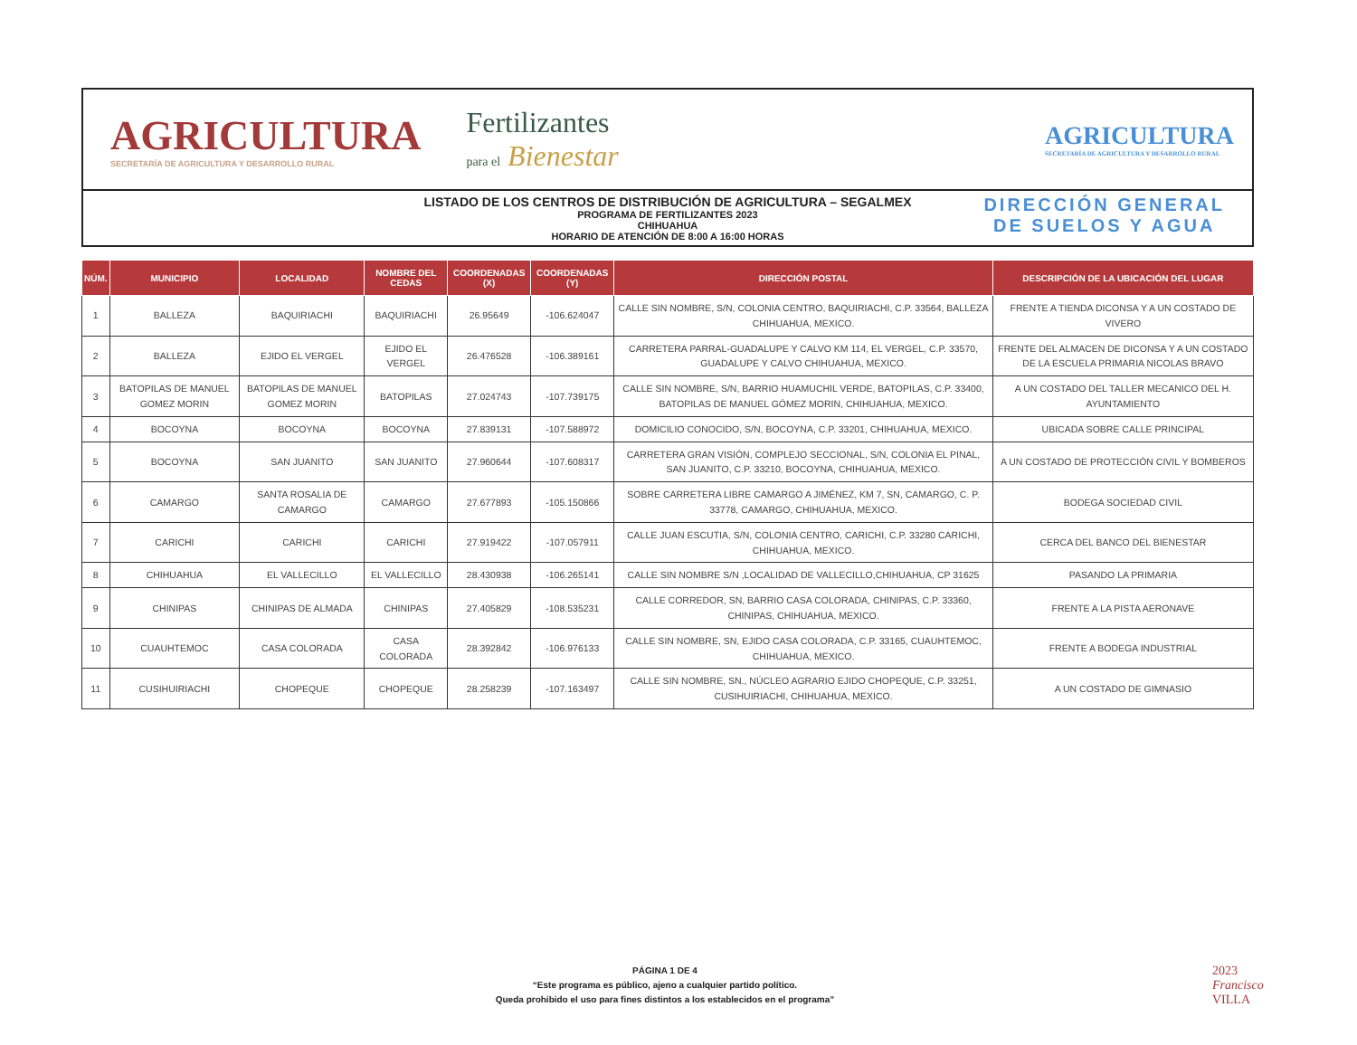AGRICULTURA
SECRETARÍA DE AGRICULTURA Y DESARROLLO RURAL
Fertilizantes
para el Bienestar
AGRICULTURA
SECRETARÍA DE AGRICULTURA Y DESARROLLO RURAL
LISTADO DE LOS CENTROS DE DISTRIBUCIÓN DE AGRICULTURA – SEGALMEX
PROGRAMA DE FERTILIZANTES 2023
CHIHUAHUA
HORARIO DE ATENCIÓN DE 8:00 A 16:00 HORAS
DIRECCIÓN GENERAL
DE SUELOS Y AGUA
| NÚM. | MUNICIPIO | LOCALIDAD | NOMBRE DEL CEDAS | COORDENADAS (X) | COORDENADAS (Y) | DIRECCIÓN POSTAL | DESCRIPCIÓN DE LA UBICACIÓN DEL LUGAR |
| --- | --- | --- | --- | --- | --- | --- | --- |
| 1 | BALLEZA | BAQUIRIACHI | BAQUIRIACHI | 26.95649 | -106.624047 | CALLE SIN NOMBRE, S/N, COLONIA CENTRO, BAQUIRIACHI, C.P. 33564, BALLEZA CHIHUAHUA, MEXICO. | FRENTE A TIENDA DICONSA Y A UN COSTADO DE VIVERO |
| 2 | BALLEZA | EJIDO EL VERGEL | EJIDO EL VERGEL | 26.476528 | -106.389161 | CARRETERA PARRAL-GUADALUPE Y CALVO KM 114, EL VERGEL, C.P. 33570, GUADALUPE Y CALVO CHIHUAHUA, MEXICO. | FRENTE DEL ALMACEN DE DICONSA Y A UN COSTADO DE LA ESCUELA PRIMARIA NICOLAS BRAVO |
| 3 | BATOPILAS DE MANUEL GOMEZ MORIN | BATOPILAS DE MANUEL GOMEZ MORIN | BATOPILAS | 27.024743 | -107.739175 | CALLE SIN NOMBRE, S/N, BARRIO HUAMUCHIL VERDE, BATOPILAS, C.P. 33400, BATOPILAS DE MANUEL GÓMEZ MORIN, CHIHUAHUA, MEXICO. | A UN COSTADO DEL TALLER MECANICO DEL H. AYUNTAMIENTO |
| 4 | BOCOYNA | BOCOYNA | BOCOYNA | 27.839131 | -107.588972 | DOMICILIO CONOCIDO, S/N, BOCOYNA, C.P. 33201, CHIHUAHUA, MEXICO. | UBICADA SOBRE CALLE PRINCIPAL |
| 5 | BOCOYNA | SAN JUANITO | SAN JUANITO | 27.960644 | -107.608317 | CARRETERA GRAN VISIÓN, COMPLEJO SECCIONAL, S/N, COLONIA EL PINAL, SAN JUANITO, C.P. 33210, BOCOYNA, CHIHUAHUA, MEXICO. | A UN COSTADO DE PROTECCIÓN CIVIL Y BOMBEROS |
| 6 | CAMARGO | SANTA ROSALIA DE CAMARGO | CAMARGO | 27.677893 | -105.150866 | SOBRE CARRETERA LIBRE CAMARGO A JIMÉNEZ, KM 7, SN, CAMARGO, C. P. 33778, CAMARGO, CHIHUAHUA, MEXICO. | BODEGA SOCIEDAD CIVIL |
| 7 | CARICHI | CARICHI | CARICHI | 27.919422 | -107.057911 | CALLE JUAN ESCUTIA, S/N, COLONIA CENTRO, CARICHI, C.P. 33280 CARICHI, CHIHUAHUA, MEXICO. | CERCA DEL BANCO DEL BIENESTAR |
| 8 | CHIHUAHUA | EL VALLECILLO | EL VALLECILLO | 28.430938 | -106.265141 | CALLE SIN NOMBRE S/N ,LOCALIDAD DE VALLECILLO,CHIHUAHUA, CP 31625 | PASANDO LA PRIMARIA |
| 9 | CHINIPAS | CHINIPAS DE ALMADA | CHINIPAS | 27.405829 | -108.535231 | CALLE CORREDOR, SN, BARRIO CASA COLORADA, CHINIPAS, C.P. 33360, CHINIPAS, CHIHUAHUA, MEXICO. | FRENTE A LA PISTA AERONAVE |
| 10 | CUAUHTEMOC | CASA COLORADA | CASA COLORADA | 28.392842 | -106.976133 | CALLE SIN NOMBRE, SN, EJIDO CASA COLORADA, C.P. 33165, CUAUHTEMOC, CHIHUAHUA, MEXICO. | FRENTE A BODEGA INDUSTRIAL |
| 11 | CUSIHUIRIACHI | CHOPEQUE | CHOPEQUE | 28.258239 | -107.163497 | CALLE SIN NOMBRE, SN., NÚCLEO AGRARIO EJIDO CHOPEQUE, C.P. 33251, CUSIHUIRIACHI, CHIHUAHUA, MEXICO. | A UN COSTADO DE GIMNASIO |
PÁGINA 1 DE 4
“Este programa es público, ajeno a cualquier partido político.
Queda prohibido el uso para fines distintos a los establecidos en el programa”
2023
Francisco
VILLA